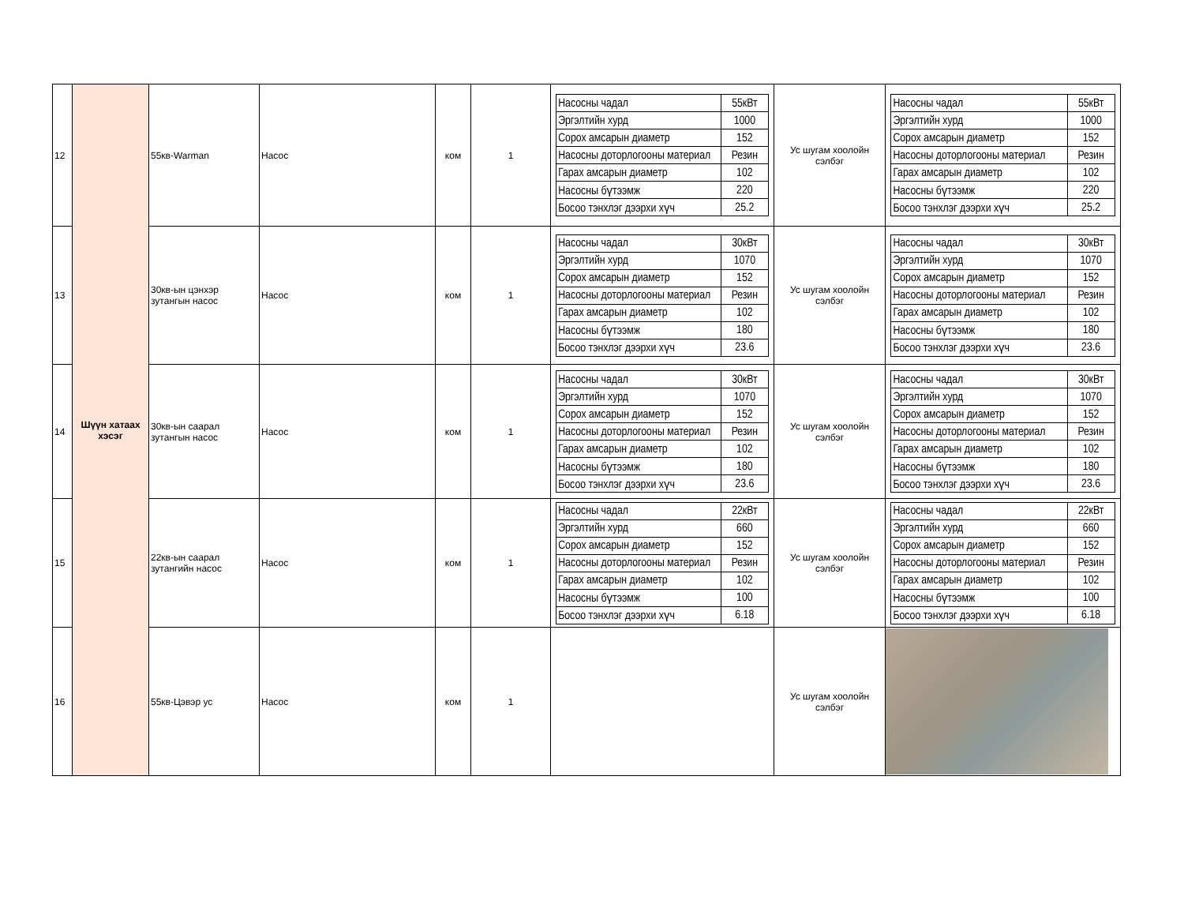| 12 | Шүүн хатаах хэсэг | 55кв-Warman | Насос | ком | 1 | / Насосны чадал / 55кВт / / Эргэлтийн хурд / 1000 / / Сорох амсарын диаметр / 152 / / Насосны доторлогооны материал / Резин / / Гарах амсарын диаметр / 102 / / Насосны бүтээмж / 220 / / Босоо тэнхлэг дээрхи хүч / 25.2 / | Ус шугам хоолойн сэлбэг | / Насосны чадал / 55кВт / / Эргэлтийн хурд / 1000 / / Сорох амсарын диаметр / 152 / / Насосны доторлогооны материал / Резин / / Гарах амсарын диаметр / 102 / / Насосны бүтээмж / 220 / / Босоо тэнхлэг дээрхи хүч / 25.2 / |
| 13 | | 30кв-ын цэнхэр зутангын насос | Насос | ком | 1 | / Насосны чадал / 30кВт / / Эргэлтийн хурд / 1070 / / Сорох амсарын диаметр / 152 / / Насосны доторлогооны материал / Резин / / Гарах амсарын диаметр / 102 / / Насосны бүтээмж / 180 / / Босоо тэнхлэг дээрхи хүч / 23.6 / | Ус шугам хоолойн сэлбэг | / Насосны чадал / 30кВт / / Эргэлтийн хурд / 1070 / / Сорох амсарын диаметр / 152 / / Насосны доторлогооны материал / Резин / / Гарах амсарын диаметр / 102 / / Насосны бүтээмж / 180 / / Босоо тэнхлэг дээрхи хүч / 23.6 / |
| 14 | | 30кв-ын саарал зутангын насос | Насос | ком | 1 | / Насосны чадал / 30кВт / / Эргэлтийн хурд / 1070 / / Сорох амсарын диаметр / 152 / / Насосны доторлогооны материал / Резин / / Гарах амсарын диаметр / 102 / / Насосны бүтээмж / 180 / / Босоо тэнхлэг дээрхи хүч / 23.6 / | Ус шугам хоолойн сэлбэг | / Насосны чадал / 30кВт / / Эргэлтийн хурд / 1070 / / Сорох амсарын диаметр / 152 / / Насосны доторлогооны материал / Резин / / Гарах амсарын диаметр / 102 / / Насосны бүтээмж / 180 / / Босоо тэнхлэг дээрхи хүч / 23.6 / |
| 15 | | 22кв-ын саарал зутангийн насос | Насос | ком | 1 | / Насосны чадал / 22кВт / / Эргэлтийн хурд / 660 / / Сорох амсарын диаметр / 152 / / Насосны доторлогооны материал / Резин / / Гарах амсарын диаметр / 102 / / Насосны бүтээмж / 100 / / Босоо тэнхлэг дээрхи хүч / 6.18 / | Ус шугам хоолойн сэлбэг | / Насосны чадал / 22кВт / / Эргэлтийн хурд / 660 / / Сорох амсарын диаметр / 152 / / Насосны доторлогооны материал / Резин / / Гарах амсарын диаметр / 102 / / Насосны бүтээмж / 100 / / Босоо тэнхлэг дээрхи хүч / 6.18 / |
| 16 | | 55кв-Цэвэр ус | Насос | ком | 1 | | Ус шугам хоолойн сэлбэг | |